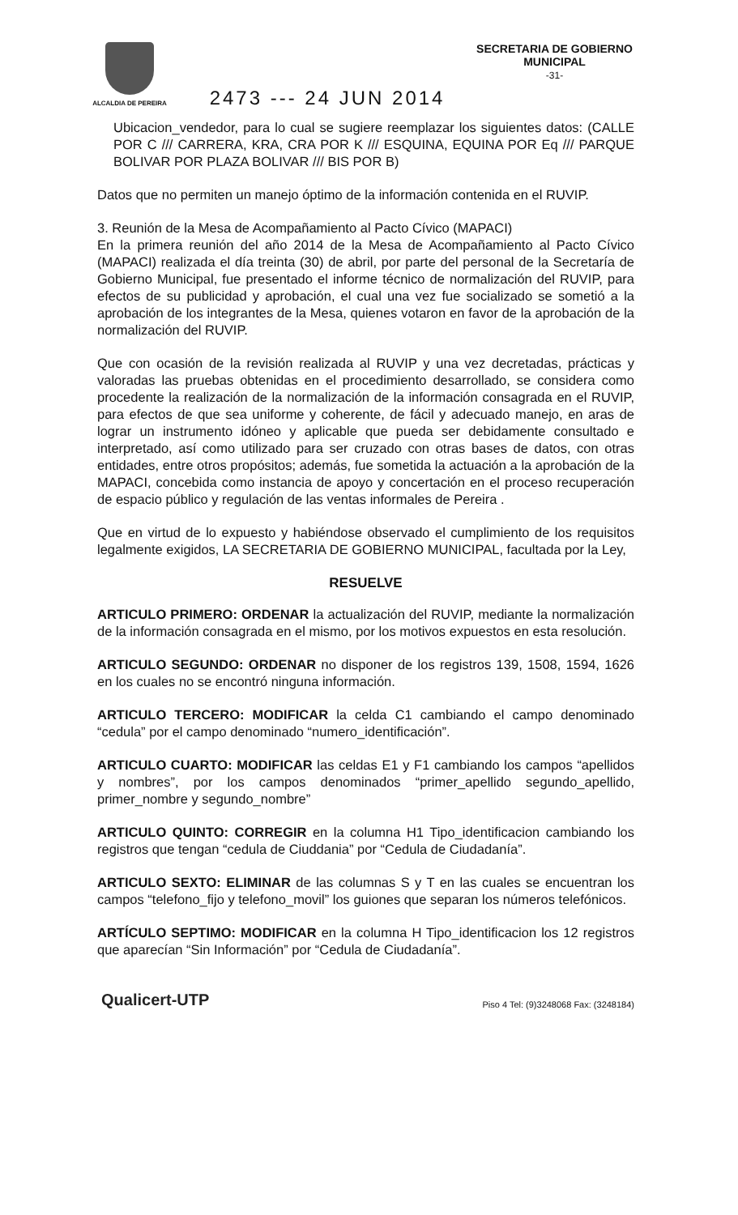ALCALDIA DE PEREIRA
2473 --- 24 JUN 2014
SECRETARIA DE GOBIERNO
MUNICIPAL
-31-
Ubicacion_vendedor, para lo cual se sugiere reemplazar los siguientes datos: (CALLE POR C /// CARRERA, KRA, CRA POR K /// ESQUINA, EQUINA POR Eq /// PARQUE BOLIVAR POR PLAZA BOLIVAR /// BIS POR B)
Datos que no permiten un manejo óptimo de la información contenida en el RUVIP.
3. Reunión de la Mesa de Acompañamiento al Pacto Cívico (MAPACI)
En la primera reunión del año 2014 de la Mesa de Acompañamiento al Pacto Cívico (MAPACI) realizada el día treinta (30) de abril, por parte del personal de la Secretaría de Gobierno Municipal, fue presentado el informe técnico de normalización del RUVIP, para efectos de su publicidad y aprobación, el cual una vez fue socializado se sometió a la aprobación de los integrantes de la Mesa, quienes votaron en favor de la aprobación de la normalización del RUVIP.
Que con ocasión de la revisión realizada al RUVIP y una vez decretadas, prácticas y valoradas las pruebas obtenidas en el procedimiento desarrollado, se considera como procedente la realización de la normalización de la información consagrada en el RUVIP, para efectos de que sea uniforme y coherente, de fácil y adecuado manejo, en aras de lograr un instrumento idóneo y aplicable que pueda ser debidamente consultado e interpretado, así como utilizado para ser cruzado con otras bases de datos, con otras entidades, entre otros propósitos; además, fue sometida la actuación a la aprobación de la MAPACI, concebida como instancia de apoyo y concertación en el proceso recuperación de espacio público y regulación de las ventas informales de Pereira .
Que en virtud de lo expuesto y habiéndose observado el cumplimiento de los requisitos legalmente exigidos, LA SECRETARIA DE GOBIERNO MUNICIPAL, facultada por la Ley,
RESUELVE
ARTICULO PRIMERO: ORDENAR la actualización del RUVIP, mediante la normalización de la información consagrada en el mismo, por los motivos expuestos en esta resolución.
ARTICULO SEGUNDO: ORDENAR no disponer de los registros 139, 1508, 1594, 1626 en los cuales no se encontró ninguna información.
ARTICULO TERCERO: MODIFICAR la celda C1 cambiando el campo denominado “cedula” por el campo denominado “numero_identificación”.
ARTICULO CUARTO: MODIFICAR las celdas E1 y F1 cambiando los campos “apellidos y nombres”, por los campos denominados “primer_apellido segundo_apellido, primer_nombre y segundo_nombre”
ARTICULO QUINTO: CORREGIR en la columna H1 Tipo_identificacion cambiando los registros que tengan “cedula de Ciuddania” por “Cedula de Ciudadanía”.
ARTICULO SEXTO: ELIMINAR de las columnas S y T en las cuales se encuentran los campos “telefono_fijo y telefono_movil” los guiones que separan los números telefónicos.
ARTÍCULO SEPTIMO: MODIFICAR en la columna H Tipo_identificacion los 12 registros que aparecían “Sin Información” por “Cedula de Ciudadanía”.
Qualicert-UTP
Piso 4 Tel: (9)3248068 Fax: (3248184)